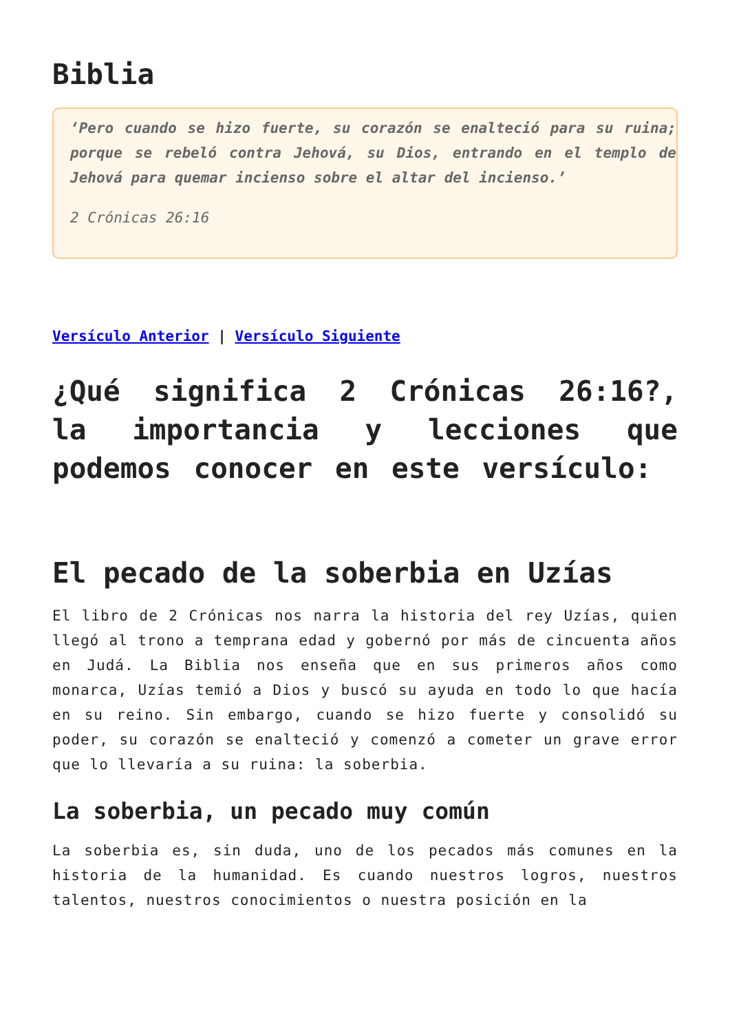Biblia
‘Pero cuando se hizo fuerte, su corazón se enalteció para su ruina; porque se rebeló contra Jehová, su Dios, entrando en el templo de Jehová para quemar incienso sobre el altar del incienso.’
2 Crónicas 26:16
Versículo Anterior | Versículo Siguiente
¿Qué significa 2 Crónicas 26:16?, la importancia y lecciones que podemos conocer en este versículo:
El pecado de la soberbia en Uzías
El libro de 2 Crónicas nos narra la historia del rey Uzías, quien llegó al trono a temprana edad y gobernó por más de cincuenta años en Judá. La Biblia nos enseña que en sus primeros años como monarca, Uzías temió a Dios y buscó su ayuda en todo lo que hacía en su reino. Sin embargo, cuando se hizo fuerte y consolidó su poder, su corazón se enalteció y comenzó a cometer un grave error que lo llevaría a su ruina: la soberbia.
La soberbia, un pecado muy común
La soberbia es, sin duda, uno de los pecados más comunes en la historia de la humanidad. Es cuando nuestros logros, nuestros talentos, nuestros conocimientos o nuestra posición en la